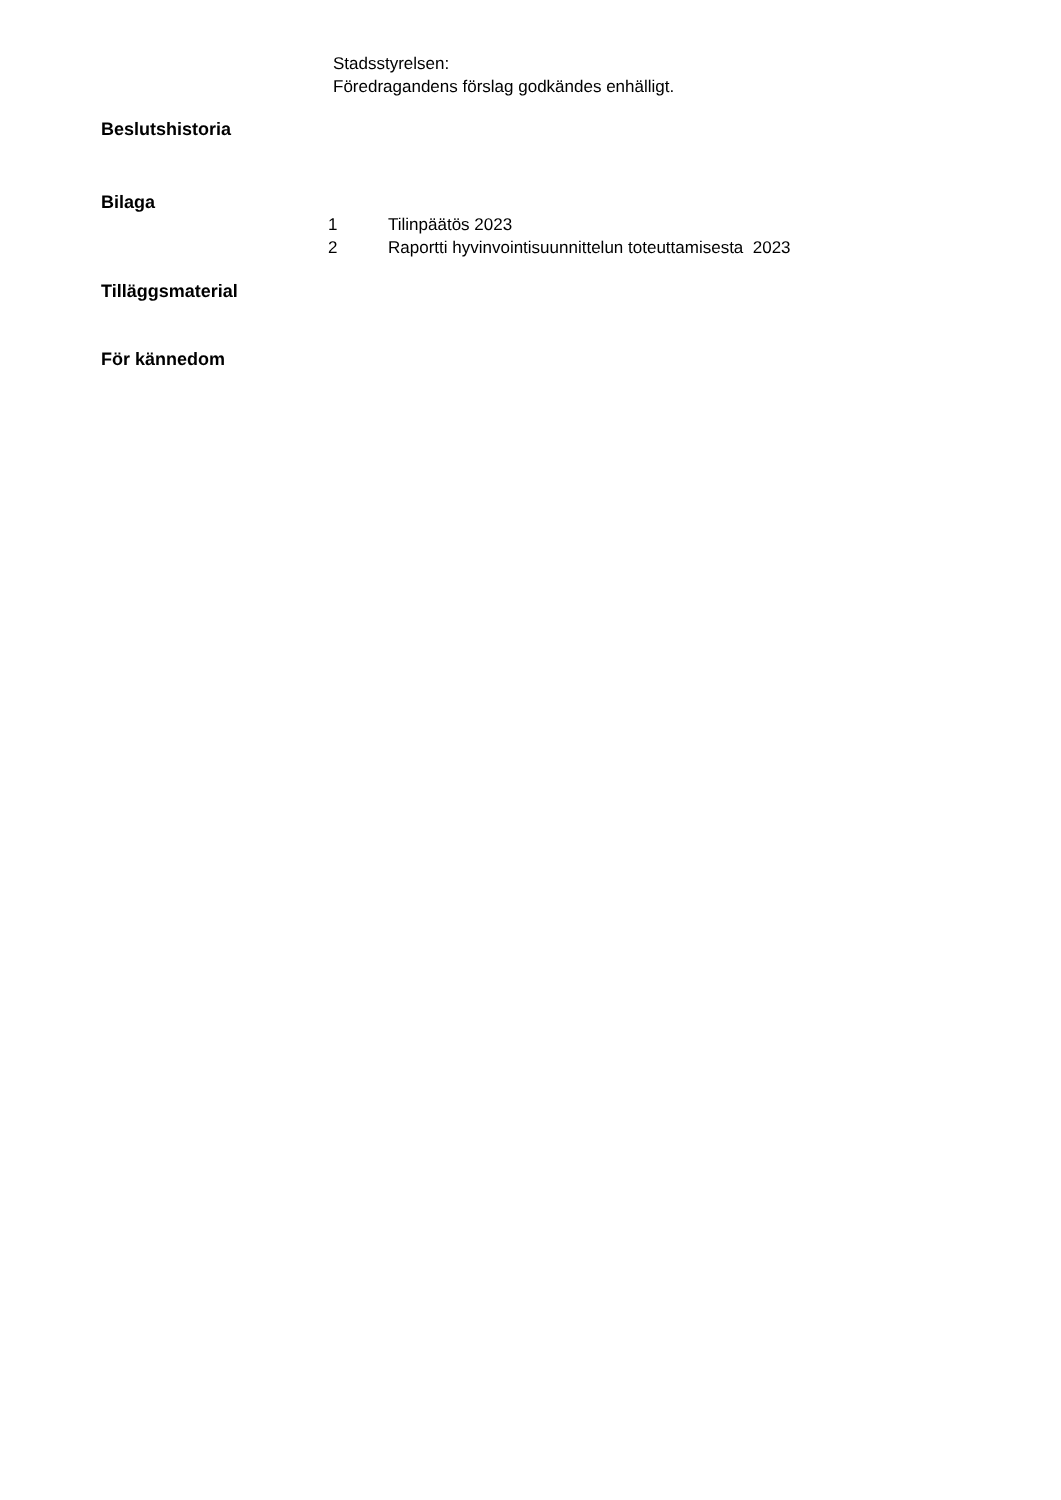Stadsstyrelsen:
Föredragandens förslag godkändes enhälligt.
Beslutshistoria
Bilaga
1 Tilinpäätös 2023
2 Raportti hyvinvointisuunnittelun toteuttamisesta 2023
Tilläggsmaterial
För kännedom